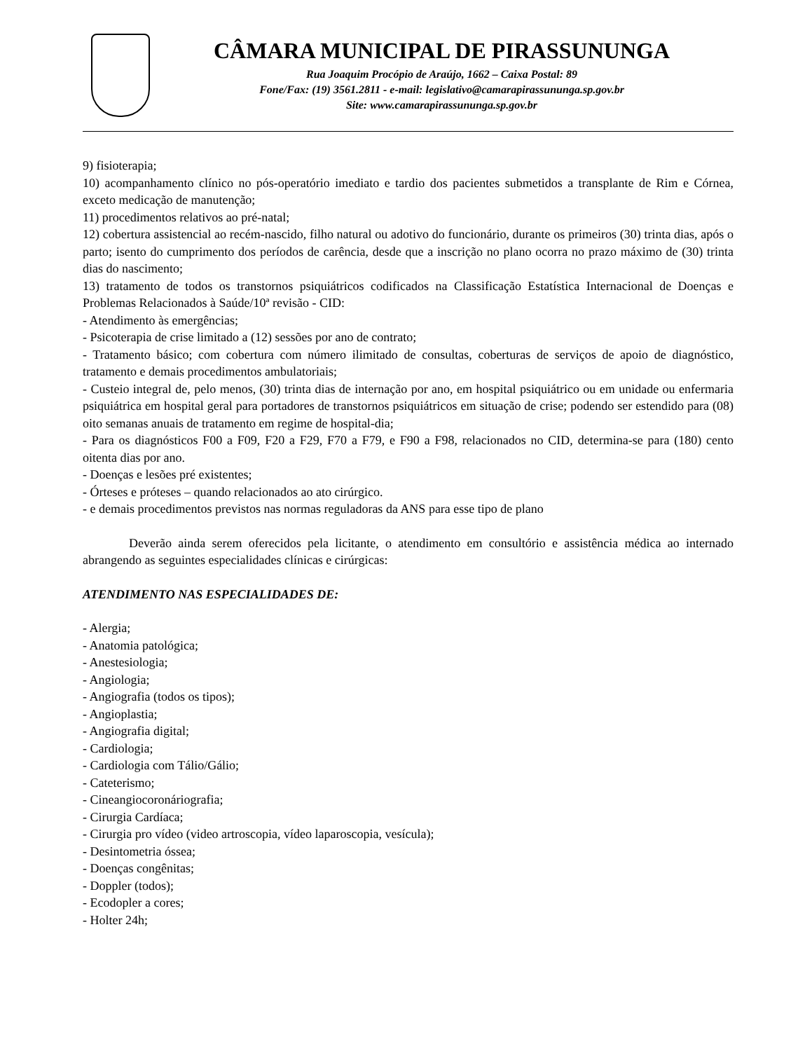CÂMARA MUNICIPAL DE PIRASSUNUNGA
Rua Joaquim Procópio de Araújo, 1662 – Caixa Postal: 89
Fone/Fax: (19) 3561.2811 - e-mail: legislativo@camarapirassununga.sp.gov.br
Site: www.camarapirassununga.sp.gov.br
9) fisioterapia;
10) acompanhamento clínico no pós-operatório imediato e tardio dos pacientes submetidos a transplante de Rim e Córnea, exceto medicação de manutenção;
11) procedimentos relativos ao pré-natal;
12) cobertura assistencial ao recém-nascido, filho natural ou adotivo do funcionário, durante os primeiros (30) trinta dias, após o parto; isento do cumprimento dos períodos de carência, desde que a inscrição no plano ocorra no prazo máximo de (30) trinta dias do nascimento;
13) tratamento de todos os transtornos psiquiátricos codificados na Classificação Estatística Internacional de Doenças e Problemas Relacionados à Saúde/10ª revisão - CID:
- Atendimento às emergências;
- Psicoterapia de crise limitado a (12) sessões por ano de contrato;
- Tratamento básico; com cobertura com número ilimitado de consultas, coberturas de serviços de apoio de diagnóstico, tratamento e demais procedimentos ambulatoriais;
- Custeio integral de, pelo menos, (30) trinta dias de internação por ano, em hospital psiquiátrico ou em unidade ou enfermaria psiquiátrica em hospital geral para portadores de transtornos psiquiátricos em situação de crise; podendo ser estendido para (08) oito semanas anuais de tratamento em regime de hospital-dia;
- Para os diagnósticos F00 a F09, F20 a F29, F70 a F79, e F90 a F98, relacionados no CID, determina-se para (180) cento oitenta dias por ano.
- Doenças e lesões pré existentes;
- Órteses e próteses – quando relacionados ao ato cirúrgico.
- e demais procedimentos previstos nas normas reguladoras da ANS para esse tipo de plano
Deverão ainda serem oferecidos pela licitante, o atendimento em consultório e assistência médica ao internado abrangendo as seguintes especialidades clínicas e cirúrgicas:
ATENDIMENTO NAS ESPECIALIDADES DE:
- Alergia;
- Anatomia patológica;
- Anestesiologia;
- Angiologia;
- Angiografia (todos os tipos);
- Angioplastia;
- Angiografia digital;
- Cardiologia;
- Cardiologia com Tálio/Gálio;
- Cateterismo;
- Cineangiocoronáriografia;
- Cirurgia Cardíaca;
- Cirurgia pro vídeo (video artroscopia, vídeo laparoscopia, vesícula);
- Desintometria óssea;
- Doenças congênitas;
- Doppler (todos);
- Ecodopler a cores;
- Holter 24h;